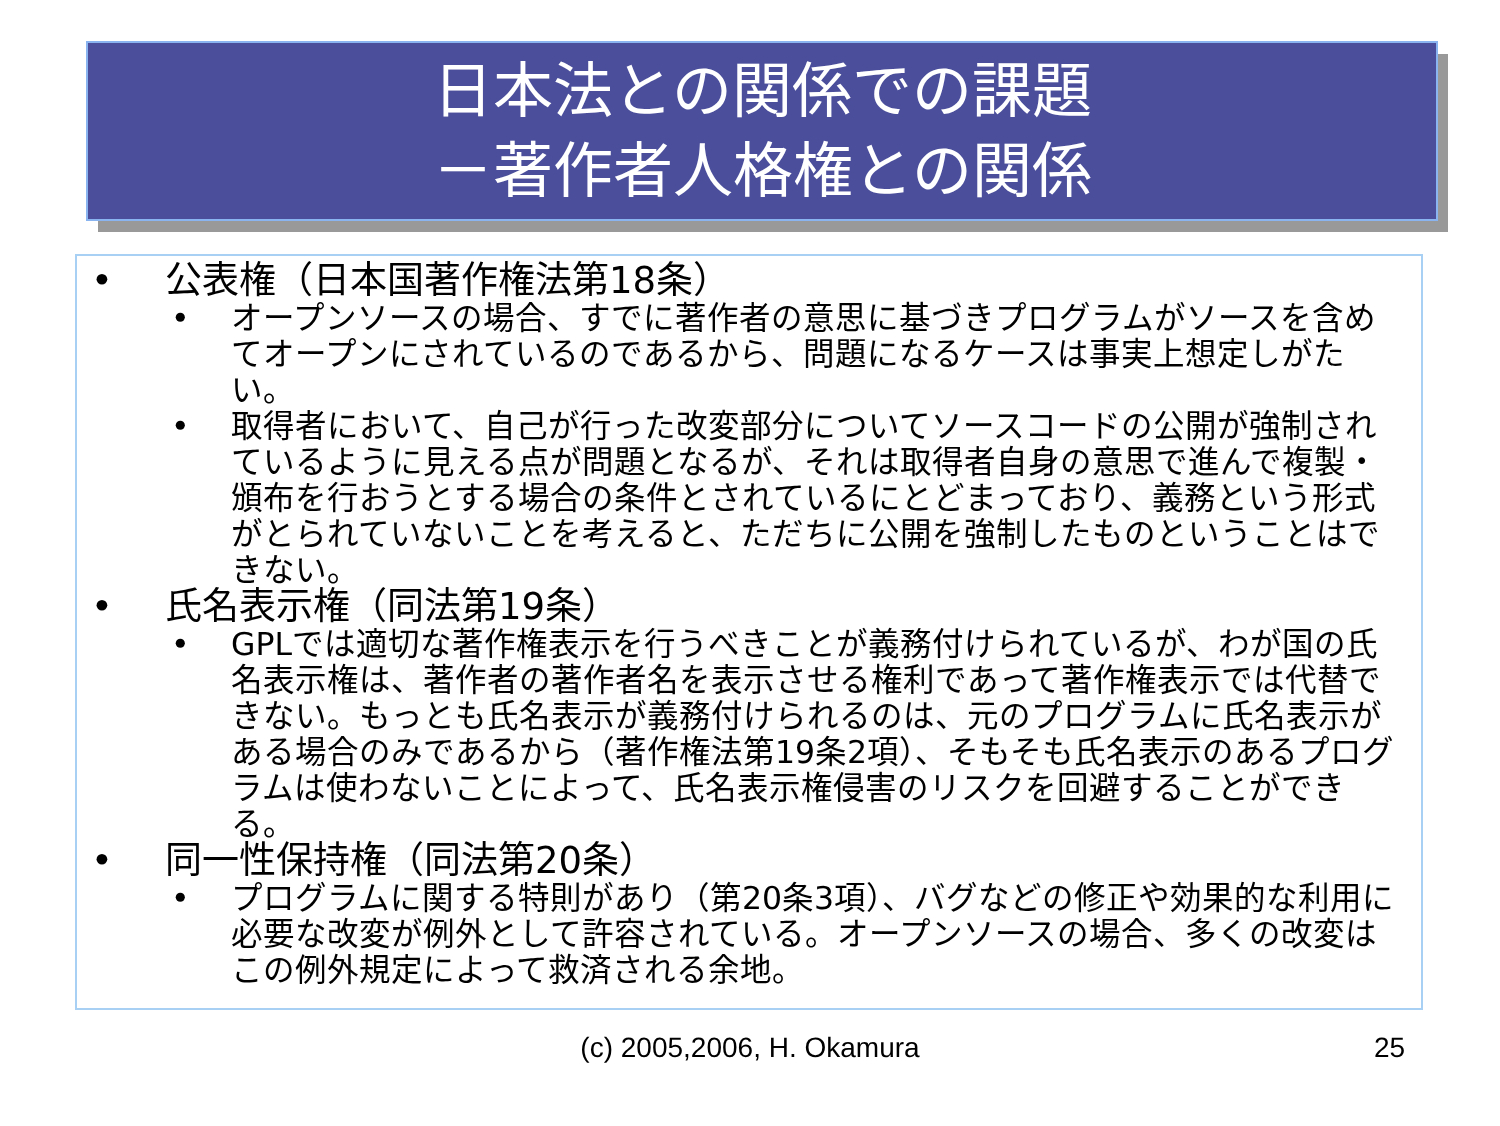日本法との関係での課題
－著作者人格権との関係
• 公表権（日本国著作権法第18条）
• オープンソースの場合、すでに著作者の意思に基づきプログラムがソースを含めてオープンにされているのであるから、問題になるケースは事実上想定しがたい。
• 取得者において、自己が行った改変部分についてソースコードの公開が強制されているように見える点が問題となるが、それは取得者自身の意思で進んで複製・頒布を行おうとする場合の条件とされているにとどまっており、義務という形式がとられていないことを考えると、ただちに公開を強制したものということはできない。
• 氏名表示権（同法第19条）
• GPLでは適切な著作権表示を行うべきことが義務付けられているが、わが国の氏名表示権は、著作者の著作者名を表示させる権利であって著作権表示では代替できない。もっとも氏名表示が義務付けられるのは、元のプログラムに氏名表示がある場合のみであるから（著作権法第19条2項）、そもそも氏名表示のあるプログラムは使わないことによって、氏名表示権侵害のリスクを回避することができる。
• 同一性保持権（同法第20条）
• プログラムに関する特則があり（第20条3項）、バグなどの修正や効果的な利用に必要な改変が例外として許容されている。オープンソースの場合、多くの改変はこの例外規定によって救済される余地。
(c) 2005,2006, H. Okamura 25